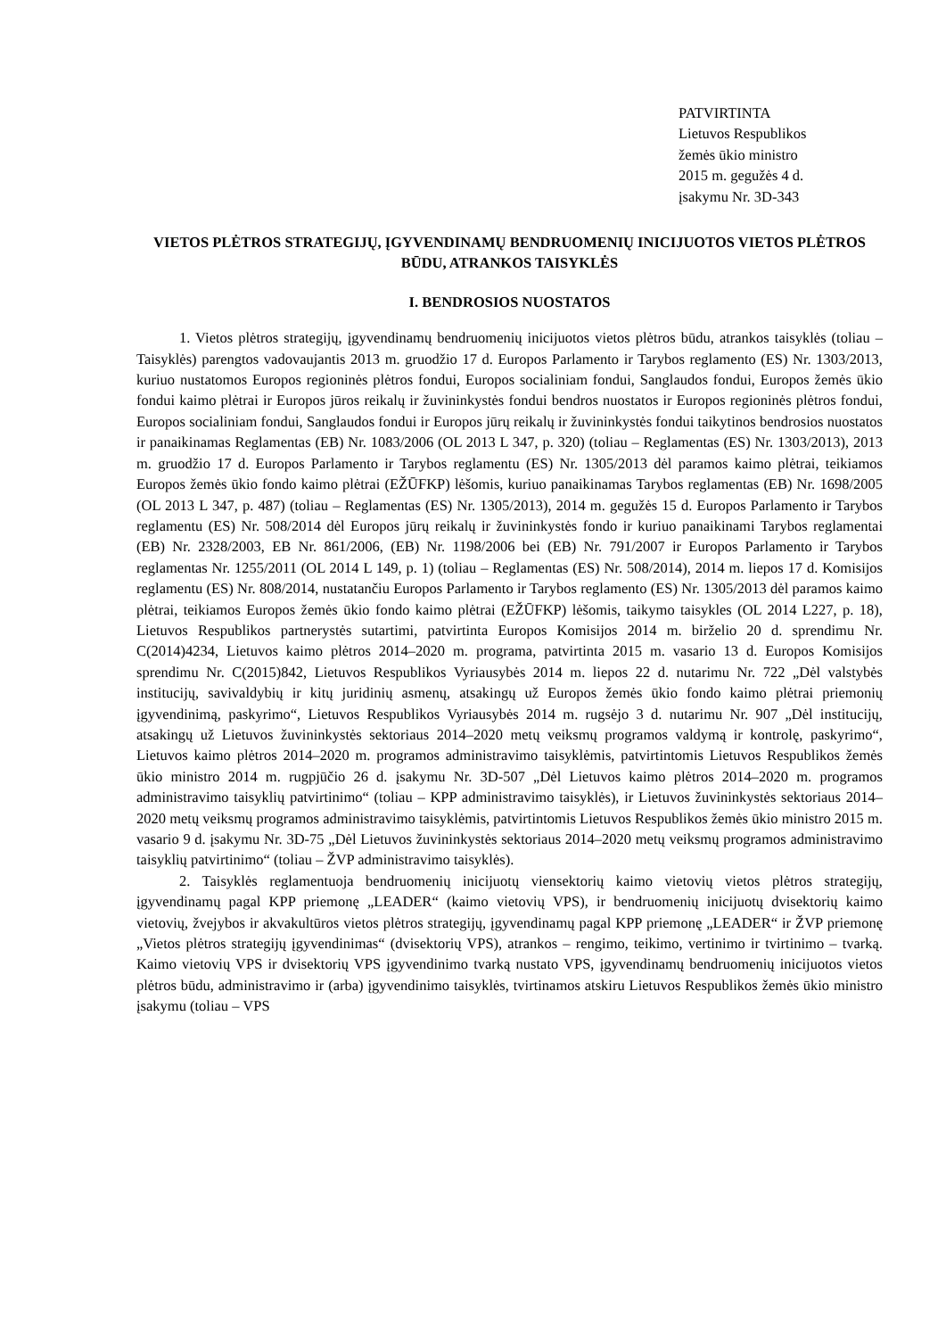PATVIRTINTA
Lietuvos Respublikos
žemės ūkio ministro
2015 m. gegužės 4 d.
įsakymu Nr. 3D-343
VIETOS PLĖTROS STRATEGIJŲ, ĮGYVENDINAMŲ BENDRUOMENIŲ INICIJUOTOS VIETOS PLĖTROS BŪDU, ATRANKOS TAISYKLĖS
I. BENDROSIOS NUOSTATOS
1. Vietos plėtros strategijų, įgyvendinamų bendruomenių inicijuotos vietos plėtros būdu, atrankos taisyklės (toliau – Taisyklės) parengtos vadovaujantis 2013 m. gruodžio 17 d. Europos Parlamento ir Tarybos reglamento (ES) Nr. 1303/2013, kuriuo nustatomos Europos regioninės plėtros fondui, Europos socialiniam fondui, Sanglaudos fondui, Europos žemės ūkio fondui kaimo plėtrai ir Europos jūros reikalų ir žuvininkystės fondui bendros nuostatos ir Europos regioninės plėtros fondui, Europos socialiniam fondui, Sanglaudos fondui ir Europos jūrų reikalų ir žuvininkystės fondui taikytinos bendrosios nuostatos ir panaikinamas Reglamentas (EB) Nr. 1083/2006 (OL 2013 L 347, p. 320) (toliau – Reglamentas (ES) Nr. 1303/2013), 2013 m. gruodžio 17 d. Europos Parlamento ir Tarybos reglamentu (ES) Nr. 1305/2013 dėl paramos kaimo plėtrai, teikiamos Europos žemės ūkio fondo kaimo plėtrai (EŽŪFKP) lėšomis, kuriuo panaikinamas Tarybos reglamentas (EB) Nr. 1698/2005 (OL 2013 L 347, p. 487) (toliau – Reglamentas (ES) Nr. 1305/2013), 2014 m. gegužės 15 d. Europos Parlamento ir Tarybos reglamentu (ES) Nr. 508/2014 dėl Europos jūrų reikalų ir žuvininkystės fondo ir kuriuo panaikinami Tarybos reglamentai (EB) Nr. 2328/2003, EB Nr. 861/2006, (EB) Nr. 1198/2006 bei (EB) Nr. 791/2007 ir Europos Parlamento ir Tarybos reglamentas Nr. 1255/2011 (OL 2014 L 149, p. 1) (toliau – Reglamentas (ES) Nr. 508/2014), 2014 m. liepos 17 d. Komisijos reglamentu (ES) Nr. 808/2014, nustatančiu Europos Parlamento ir Tarybos reglamento (ES) Nr. 1305/2013 dėl paramos kaimo plėtrai, teikiamos Europos žemės ūkio fondo kaimo plėtrai (EŽŪFKP) lėšomis, taikymo taisykles (OL 2014 L227, p. 18), Lietuvos Respublikos partnerystės sutartimi, patvirtinta Europos Komisijos 2014 m. birželio 20 d. sprendimu Nr. C(2014)4234, Lietuvos kaimo plėtros 2014–2020 m. programa, patvirtinta 2015 m. vasario 13 d. Europos Komisijos sprendimu Nr. C(2015)842, Lietuvos Respublikos Vyriausybės 2014 m. liepos 22 d. nutarimu Nr. 722 „Dėl valstybės institucijų, savivaldybių ir kitų juridinių asmenų, atsakingų už Europos žemės ūkio fondo kaimo plėtrai priemonių įgyvendinimą, paskyrimo“, Lietuvos Respublikos Vyriausybės 2014 m. rugsėjo 3 d. nutarimu Nr. 907 „Dėl institucijų, atsakingų už Lietuvos žuvininkystės sektoriaus 2014–2020 metų veiksmų programos valdymą ir kontrolę, paskyrimo“, Lietuvos kaimo plėtros 2014–2020 m. programos administravimo taisyklėmis, patvirtintomis Lietuvos Respublikos žemės ūkio ministro 2014 m. rugpjūčio 26 d. įsakymu Nr. 3D-507 „Dėl Lietuvos kaimo plėtros 2014–2020 m. programos administravimo taisyklių patvirtinimo“ (toliau – KPP administravimo taisyklės), ir Lietuvos žuvininkystės sektoriaus 2014–2020 metų veiksmų programos administravimo taisyklėmis, patvirtintomis Lietuvos Respublikos žemės ūkio ministro 2015 m. vasario 9 d. įsakymu Nr. 3D-75 „Dėl Lietuvos žuvininkystės sektoriaus 2014–2020 metų veiksmų programos administravimo taisyklių patvirtinimo“ (toliau – ŽVP administravimo taisyklės).
2. Taisyklės reglamentuoja bendruomenių inicijuotų viensektorių kaimo vietovių vietos plėtros strategijų, įgyvendinamų pagal KPP priemonę „LEADER“ (kaimo vietovių VPS), ir bendruomenių inicijuotų dvisektorių kaimo vietovių, žvejybos ir akvakultūros vietos plėtros strategijų, įgyvendinamų pagal KPP priemonę „LEADER“ ir ŽVP priemonę „Vietos plėtros strategijų įgyvendinimas“ (dvisektorių VPS), atrankos – rengimo, teikimo, vertinimo ir tvirtinimo – tvarką. Kaimo vietovių VPS ir dvisektorių VPS įgyvendinimo tvarką nustato VPS, įgyvendinamų bendruomenių inicijuotos vietos plėtros būdu, administravimo ir (arba) įgyvendinimo taisyklės, tvirtinamos atskiru Lietuvos Respublikos žemės ūkio ministro įsakymu (toliau – VPS